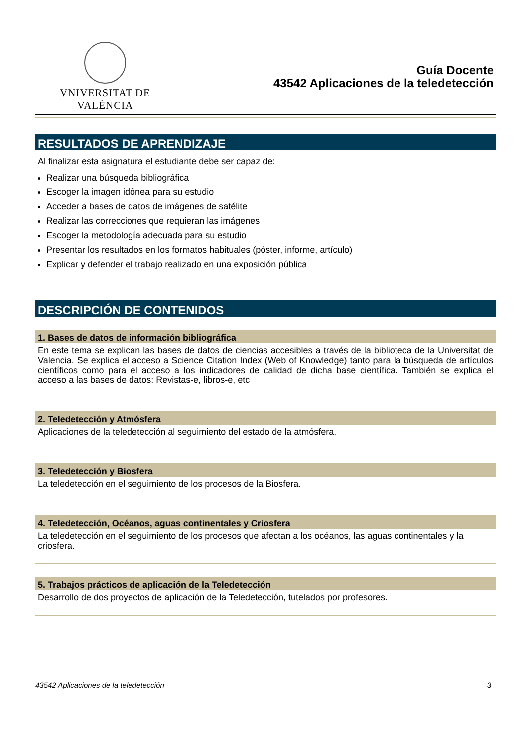VNIVERSITAT DE VALÈNCIA
Guía Docente
43542 Aplicaciones de la teledetección
RESULTADOS DE APRENDIZAJE
Al finalizar esta asignatura el estudiante debe ser capaz de:
Realizar una búsqueda bibliográfica
Escoger la imagen idónea para su estudio
Acceder a bases de datos de imágenes de satélite
Realizar las correcciones que requieran las imágenes
Escoger la metodología adecuada para su estudio
Presentar los resultados en los formatos habituales (póster, informe, artículo)
Explicar y defender el trabajo realizado en una exposición pública
DESCRIPCIÓN DE CONTENIDOS
1. Bases de datos de información bibliográfica
En este tema se explican las bases de datos de ciencias accesibles a través de la biblioteca de la Universitat de Valencia. Se explica el acceso a Science Citation Index (Web of Knowledge) tanto para la búsqueda de artículos científicos como para el acceso a los indicadores de calidad de dicha base científica. También se explica el acceso a las bases de datos: Revistas-e, libros-e, etc
2. Teledetección y Atmósfera
Aplicaciones de la teledetección al seguimiento del estado de la atmósfera.
3. Teledetección y Biosfera
La teledetección en el seguimiento de los procesos de la Biosfera.
4. Teledetección, Océanos, aguas continentales y Criosfera
La teledetección en el seguimiento de los procesos que afectan a los océanos, las aguas continentales y la criosfera.
5. Trabajos prácticos de aplicación de la Teledetección
Desarrollo de dos proyectos de aplicación de la Teledetección, tutelados por profesores.
43542 Aplicaciones de la teledetección 3